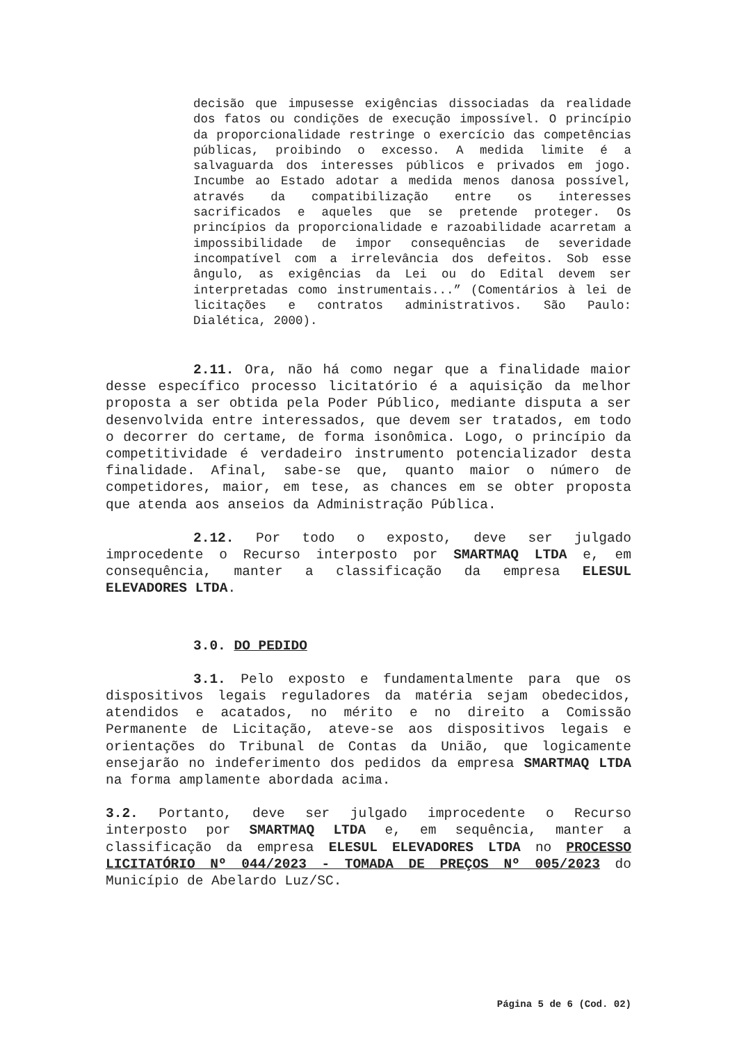decisão que impusesse exigências dissociadas da realidade dos fatos ou condições de execução impossível. O princípio da proporcionalidade restringe o exercício das competências públicas, proibindo o excesso. A medida limite é a salvaguarda dos interesses públicos e privados em jogo. Incumbe ao Estado adotar a medida menos danosa possível, através da compatibilização entre os interesses sacrificados e aqueles que se pretende proteger. Os princípios da proporcionalidade e razoabilidade acarretam a impossibilidade de impor consequências de severidade incompatível com a irrelevância dos defeitos. Sob esse ângulo, as exigências da Lei ou do Edital devem ser interpretadas como instrumentais...” (Comentários à lei de licitações e contratos administrativos. São Paulo: Dialética, 2000).
2.11. Ora, não há como negar que a finalidade maior desse específico processo licitatório é a aquisição da melhor proposta a ser obtida pela Poder Público, mediante disputa a ser desenvolvida entre interessados, que devem ser tratados, em todo o decorrer do certame, de forma isonômica. Logo, o princípio da competitividade é verdadeiro instrumento potencializador desta finalidade. Afinal, sabe-se que, quanto maior o número de competidores, maior, em tese, as chances em se obter proposta que atenda aos anseios da Administração Pública.
2.12. Por todo o exposto, deve ser julgado improcedente o Recurso interposto por SMARTMAQ LTDA e, em consequência, manter a classificação da empresa ELESUL ELEVADORES LTDA.
3.0. DO PEDIDO
3.1. Pelo exposto e fundamentalmente para que os dispositivos legais reguladores da matéria sejam obedecidos, atendidos e acatados, no mérito e no direito a Comissão Permanente de Licitação, ateve-se aos dispositivos legais e orientações do Tribunal de Contas da União, que logicamente ensejarão no indeferimento dos pedidos da empresa SMARTMAQ LTDA na forma amplamente abordada acima.
3.2. Portanto, deve ser julgado improcedente o Recurso interposto por SMARTMAQ LTDA e, em sequência, manter a classificação da empresa ELESUL ELEVADORES LTDA no PROCESSO LICITATÓRIO Nº 044/2023 - TOMADA DE PREÇOS Nº 005/2023 do Município de Abelardo Luz/SC.
Página 5 de 6 (Cod. 02)